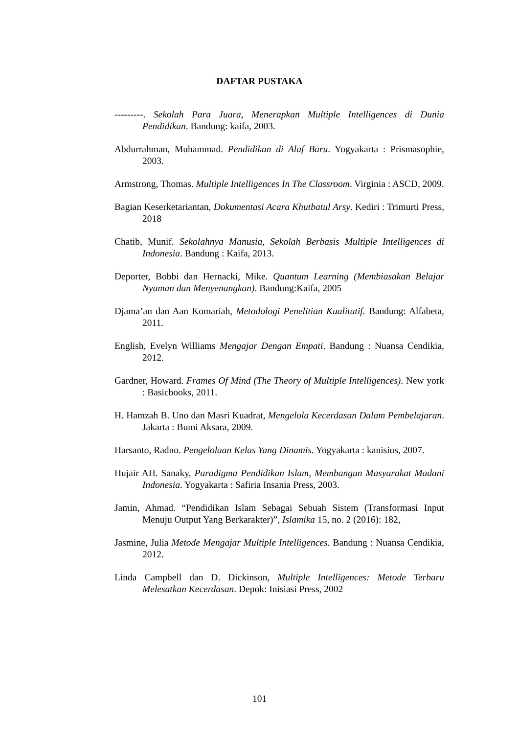DAFTAR PUSTAKA
---------. Sekolah Para Juara, Menerapkan Multiple Intelligences di Dunia Pendidikan. Bandung: kaifa, 2003.
Abdurrahman, Muhammad. Pendidikan di Alaf Baru. Yogyakarta : Prismasophie, 2003.
Armstrong, Thomas. Multiple Intelligences In The Classroom. Virginia : ASCD, 2009.
Bagian Keserketariantan, Dokumentasi Acara Khutbatul Arsy. Kediri : Trimurti Press, 2018
Chatib, Munif. Sekolahnya Manusia, Sekolah Berbasis Multiple Intelligences di Indonesia. Bandung : Kaifa, 2013.
Deporter, Bobbi dan Hernacki, Mike. Quantum Learning (Membiasakan Belajar Nyaman dan Menyenangkan). Bandung:Kaifa, 2005
Djama’an dan Aan Komariah, Metodologi Penelitian Kualitatif. Bandung: Alfabeta, 2011.
English, Evelyn Williams Mengajar Dengan Empati. Bandung : Nuansa Cendikia, 2012.
Gardner, Howard. Frames Of Mind (The Theory of Multiple Intelligences). New york : Basicbooks, 2011.
H. Hamzah B. Uno dan Masri Kuadrat, Mengelola Kecerdasan Dalam Pembelajaran. Jakarta : Bumi Aksara, 2009.
Harsanto, Radno. Pengelolaan Kelas Yang Dinamis. Yogyakarta : kanisius, 2007.
Hujair AH. Sanaky, Paradigma Pendidikan Islam, Membangun Masyarakat Madani Indonesia. Yogyakarta : Safiria Insania Press, 2003.
Jamin, Ahmad. “Pendidikan Islam Sebagai Sebuah Sistem (Transformasi Input Menuju Output Yang Berkarakter)”, Islamika 15, no. 2 (2016): 182,
Jasmine, Julia Metode Mengajar Multiple Intelligences. Bandung : Nuansa Cendikia, 2012.
Linda Campbell dan D. Dickinson, Multiple Intelligences: Metode Terbaru Melesatkan Kecerdasan. Depok: Inisiasi Press, 2002
101